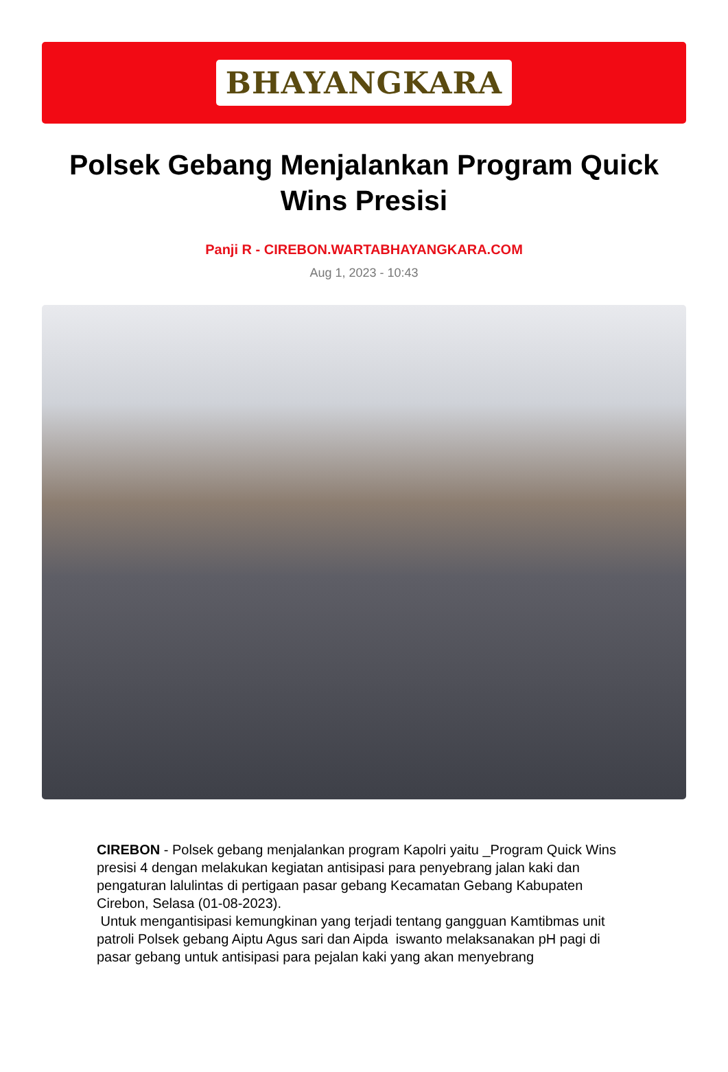BHAYANGKARA
Polsek Gebang Menjalankan Program Quick Wins Presisi
Panji R - CIREBON.WARTABHAYANGKARA.COM
Aug 1, 2023 - 10:43
CIREBON - Polsek gebang menjalankan program Kapolri yaitu _Program Quick Wins presisi 4 dengan melakukan kegiatan antisipasi para penyebrang jalan kaki dan pengaturan lalulintas di pertigaan pasar gebang Kecamatan Gebang Kabupaten Cirebon, Selasa (01-08-2023).
Untuk mengantisipasi kemungkinan yang terjadi tentang gangguan Kamtibmas unit patroli Polsek gebang Aiptu Agus sari dan Aipda iswanto melaksanakan pH pagi di pasar gebang untuk antisipasi para pejalan kaki yang akan menyebrang